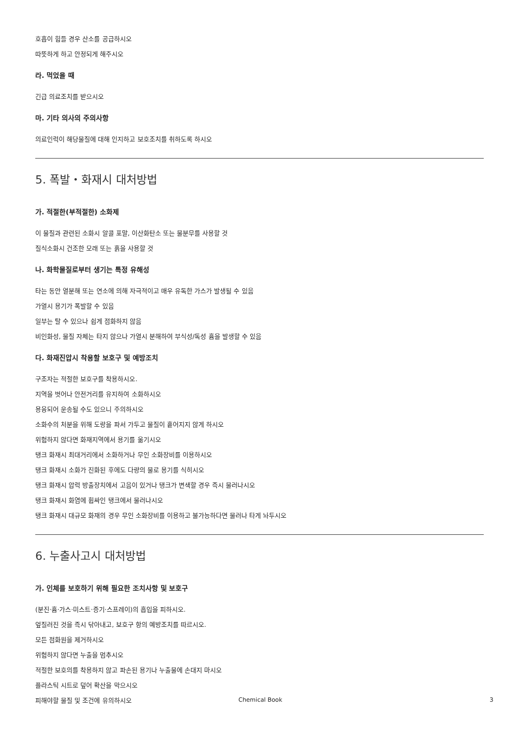호흡이 힘들 경우 산소를 공급하시오
따뜻하게 하고 안정되게 해주시오
라. 먹었을 때
긴급 의료조치를 받으시오
마. 기타 의사의 주의사항
의료인력이 해당물질에 대해 인지하고 보호조치를 취하도록 하시오
5. 폭발・화재시 대처방법
가. 적절한(부적절한) 소화제
이 물질과 관련된 소화시 알콜 포말, 이산화탄소 또는 물분무를 사용할 것
질식소화시 건조한 모래 또는 흙을 사용할 것
나. 화학물질로부터 생기는 특정 유해성
타는 동안 열분해 또는 연소에 의해 자극적이고 매우 유독한 가스가 발생될 수 있음
가열시 용기가 폭발할 수 있음
일부는 탈 수 있으나 쉽게 점화하지 않음
비인화성, 물질 자체는 타지 않으나 가열시 분해하여 부식성/독성 흄을 발생할 수 있음
다. 화재진압시 착용할 보호구 및 예방조치
구조자는 적절한 보호구를 착용하시오.
지역을 벗어나 안전거리를 유지하여 소화하시오
용융되어 운송될 수도 있으니 주의하시오
소화수의 처분을 위해 도랑을 파서 가두고 물질이 흩어지지 않게 하시오
위험하지 않다면 화재지역에서 용기를 옮기시오
탱크 화재시 최대거리에서 소화하거나 무인 소화장비를 이용하시오
탱크 화재시 소화가 진화된 후에도 다량의 물로 용기를 식히시오
탱크 화재시 압력 방출장치에서 고음이 있거나 탱크가 변색할 경우 즉시 물러나시오
탱크 화재시 화염에 휩싸인 탱크에서 물러나시오
탱크 화재시 대규모 화재의 경우 무인 소화장비를 이용하고 불가능하다면 물러나 타게 놔두시오
6. 누출사고시 대처방법
가. 인체를 보호하기 위해 필요한 조치사항 및 보호구
(분진·흄·가스·미스트·증기·스프레이)의 흡입을 피하시오.
엎질러진 것을 즉시 닦아내고, 보호구 항의 예방조치를 따르시오.
모든 점화원을 제거하시오
위험하지 않다면 누출을 멈추시오
적절한 보호의를 착용하지 않고 파손된 용기나 누출물에 손대지 마시오
플라스틱 시트로 덮어 확산을 막으시오
피해야할 물질 및 조건에 유의하시오
Chemical Book 3